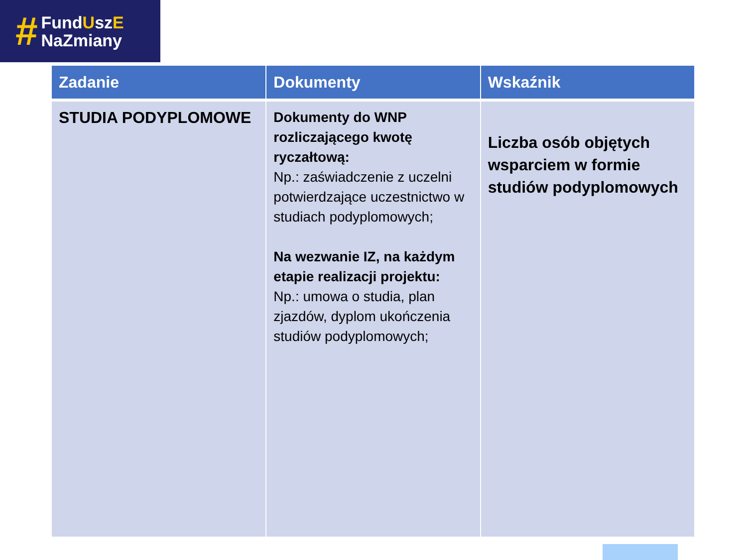#
FundUszE
NaZmiany
| Zadanie | Dokumenty | Wskaźnik |
| --- | --- | --- |
| STUDIA PODYPLOMOWE | Dokumenty do WNP rozliczającego kwotę ryczałtową: Np.: zaświadczenie z uczelni potwierdzające uczestnictwo w studiach podyplomowych; Na wezwanie IZ, na każdym etapie realizacji projektu: Np.: umowa o studia, plan zjazdów, dyplom ukończenia studiów podyplomowych; | Liczba osób objętych wsparciem w formie studiów podyplomowych |